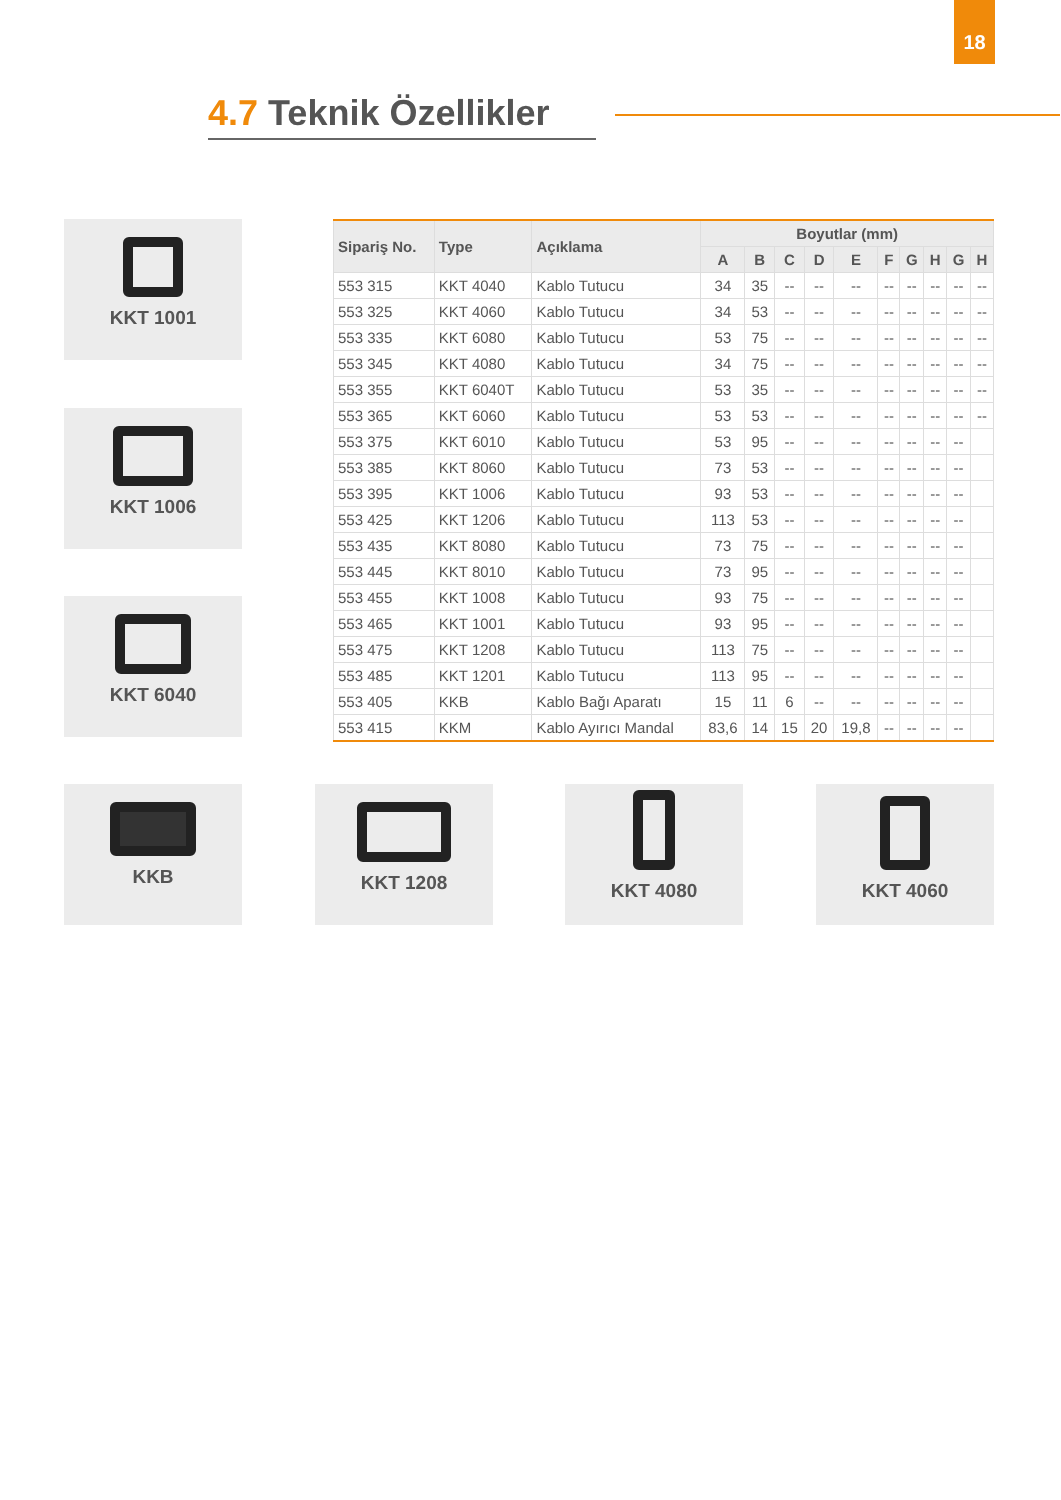18
4.7 Teknik Özellikler
| Sipariş No. | Type | Açıklama | Boyutlar (mm) | | | | | | | | | |
| --- | --- | --- | --- | --- | --- | --- | --- | --- | --- | --- | --- | --- |
| | | | A | B | C | D | E | F | G | H | G | H |
| 553 315 | KKT 4040 | Kablo Tutucu | 34 | 35 | -- | -- | -- | -- | -- | -- | -- | -- |
| 553 325 | KKT 4060 | Kablo Tutucu | 34 | 53 | -- | -- | -- | -- | -- | -- | -- | -- |
| 553 335 | KKT 6080 | Kablo Tutucu | 53 | 75 | -- | -- | -- | -- | -- | -- | -- | -- |
| 553 345 | KKT 4080 | Kablo Tutucu | 34 | 75 | -- | -- | -- | -- | -- | -- | -- | -- |
| 553 355 | KKT 6040T | Kablo Tutucu | 53 | 35 | -- | -- | -- | -- | -- | -- | -- | -- |
| 553 365 | KKT 6060 | Kablo Tutucu | 53 | 53 | -- | -- | -- | -- | -- | -- | -- | -- |
| 553 375 | KKT 6010 | Kablo Tutucu | 53 | 95 | -- | -- | -- | -- | -- | -- | -- | |
| 553 385 | KKT 8060 | Kablo Tutucu | 73 | 53 | -- | -- | -- | -- | -- | -- | -- | |
| 553 395 | KKT 1006 | Kablo Tutucu | 93 | 53 | -- | -- | -- | -- | -- | -- | -- | |
| 553 425 | KKT 1206 | Kablo Tutucu | 113 | 53 | -- | -- | -- | -- | -- | -- | -- | |
| 553 435 | KKT 8080 | Kablo Tutucu | 73 | 75 | -- | -- | -- | -- | -- | -- | -- | |
| 553 445 | KKT 8010 | Kablo Tutucu | 73 | 95 | -- | -- | -- | -- | -- | -- | -- | |
| 553 455 | KKT 1008 | Kablo Tutucu | 93 | 75 | -- | -- | -- | -- | -- | -- | -- | |
| 553 465 | KKT 1001 | Kablo Tutucu | 93 | 95 | -- | -- | -- | -- | -- | -- | -- | |
| 553 475 | KKT 1208 | Kablo Tutucu | 113 | 75 | -- | -- | -- | -- | -- | -- | -- | |
| 553 485 | KKT 1201 | Kablo Tutucu | 113 | 95 | -- | -- | -- | -- | -- | -- | -- | |
| 553 405 | KKB | Kablo Bağı Aparatı | 15 | 11 | 6 | -- | -- | -- | -- | -- | -- | |
| 553 415 | KKM | Kablo Ayırıcı Mandal | 83,6 | 14 | 15 | 20 | 19,8 | -- | -- | -- | -- | |
KKT 1001
KKT 1006
KKT 6040
KKB KKT 1208 KKT 4080 KKT 4060